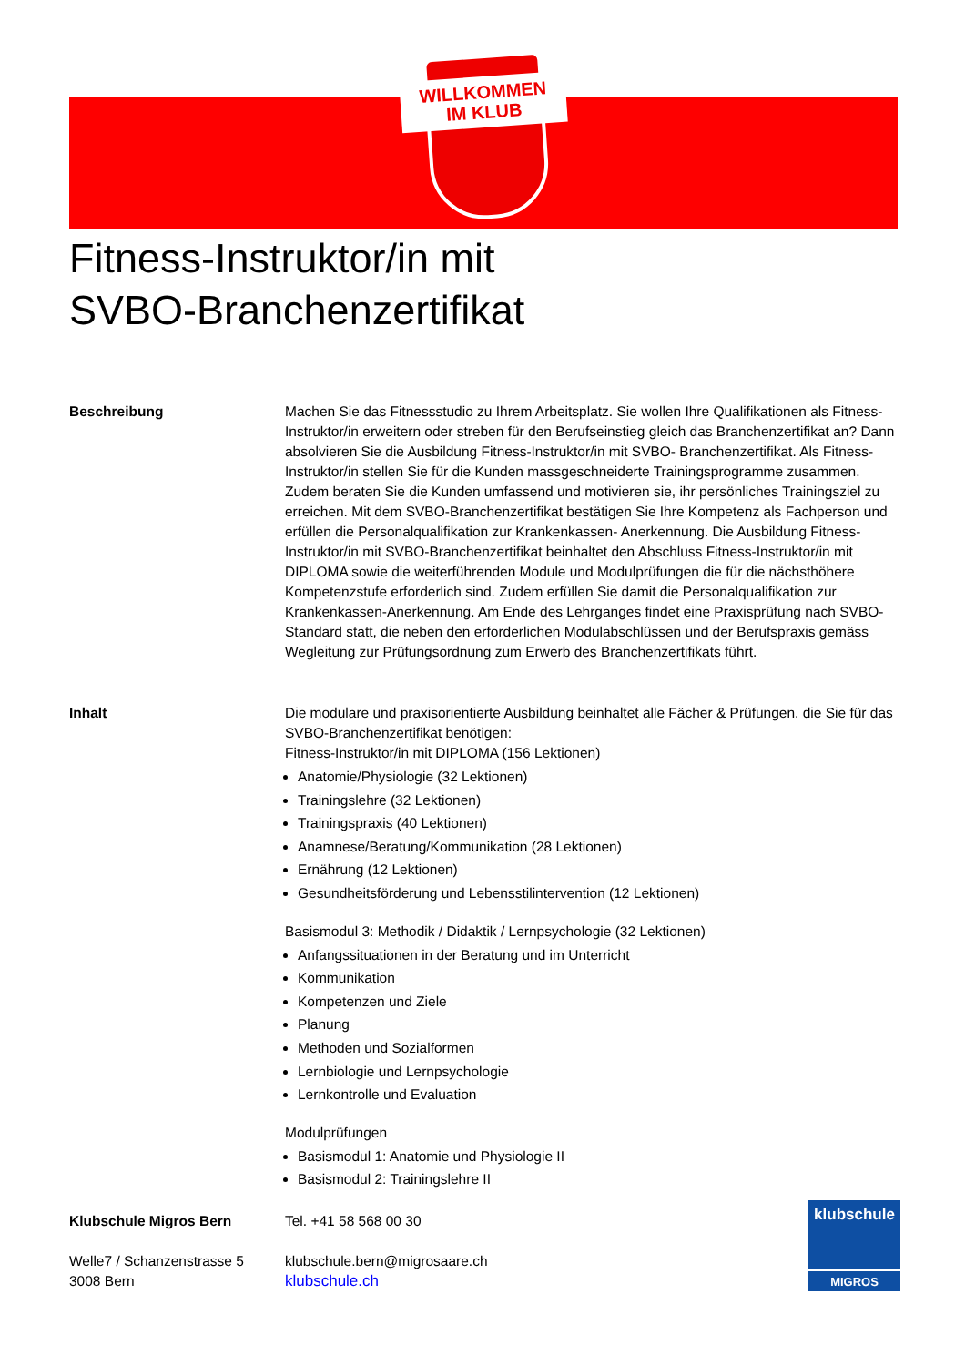WILLKOMMEN
IM KLUB
Fitness-Instruktor/in mit
SVBO-Branchenzertifikat
Beschreibung Machen Sie das Fitnessstudio zu Ihrem Arbeitsplatz. Sie wollen Ihre Qualifikationen als Fitness-Instruktor/in erweitern oder streben für den Berufseinstieg gleich das Branchenzertifikat an? Dann absolvieren Sie die Ausbildung Fitness-Instruktor/in mit SVBO- Branchenzertifikat. Als Fitness-Instruktor/in stellen Sie für die Kunden massgeschneiderte Trainingsprogramme zusammen. Zudem beraten Sie die Kunden umfassend und motivieren sie, ihr persönliches Trainingsziel zu erreichen. Mit dem SVBO-Branchenzertifikat bestätigen Sie Ihre Kompetenz als Fachperson und erfüllen die Personalqualifikation zur Krankenkassen- Anerkennung. Die Ausbildung Fitness-Instruktor/in mit SVBO-Branchenzertifikat beinhaltet den Abschluss Fitness-Instruktor/in mit DIPLOMA sowie die weiterführenden Module und Modulprüfungen die für die nächsthöhere Kompetenzstufe erforderlich sind. Zudem erfüllen Sie damit die Personalqualifikation zur Krankenkassen-Anerkennung. Am Ende des Lehrganges findet eine Praxisprüfung nach SVBO-Standard statt, die neben den erforderlichen Modulabschlüssen und der Berufspraxis gemäss Wegleitung zur Prüfungsordnung zum Erwerb des Branchenzertifikats führt.
Inhalt Die modulare und praxisorientierte Ausbildung beinhaltet alle Fächer & Prüfungen, die Sie für das SVBO-Branchenzertifikat benötigen:
Fitness-Instruktor/in mit DIPLOMA (156 Lektionen)
Anatomie/Physiologie (32 Lektionen)
Trainingslehre (32 Lektionen)
Trainingspraxis (40 Lektionen)
Anamnese/Beratung/Kommunikation (28 Lektionen)
Ernährung (12 Lektionen)
Gesundheitsförderung und Lebensstilintervention (12 Lektionen)
Basismodul 3: Methodik / Didaktik / Lernpsychologie (32 Lektionen)
Anfangssituationen in der Beratung und im Unterricht
Kommunikation
Kompetenzen und Ziele
Planung
Methoden und Sozialformen
Lernbiologie und Lernpsychologie
Lernkontrolle und Evaluation
Modulprüfungen
Basismodul 1: Anatomie und Physiologie II
Basismodul 2: Trainingslehre II
Klubschule Migros Bern
Welle7 / Schanzenstrasse 5
3008 Bern
Tel. +41 58 568 00 30
klubschule.bern@migrosaare.ch
klubschule.ch
klubschule
MIGROS